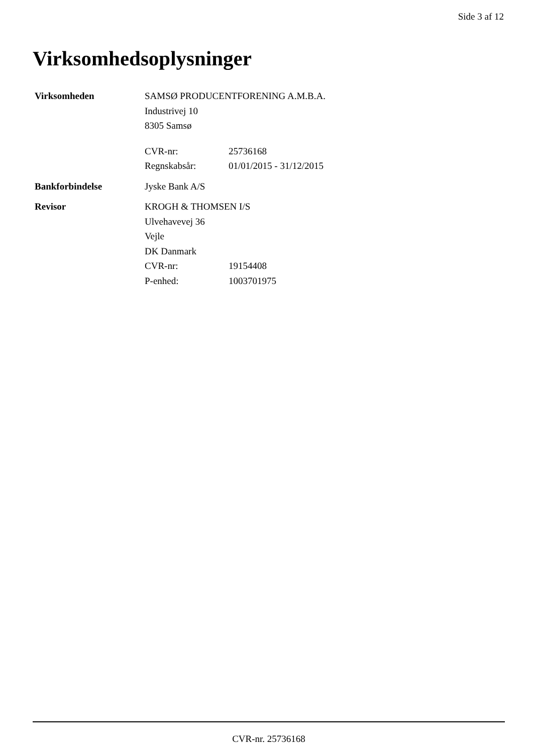Side 3 af 12
Virksomhedsoplysninger
Virksomheden SAMSØ PRODUCENTFORENING A.M.B.A.
Industrivej 10
8305 Samsø
CVR-nr: 25736168
Regnskabsår: 01/01/2015 - 31/12/2015
Bankforbindelse Jyske Bank A/S
Revisor KROGH & THOMSEN I/S
Ulvehavevej 36
Vejle
DK Danmark
CVR-nr: 19154408
P-enhed: 1003701975
CVR-nr. 25736168